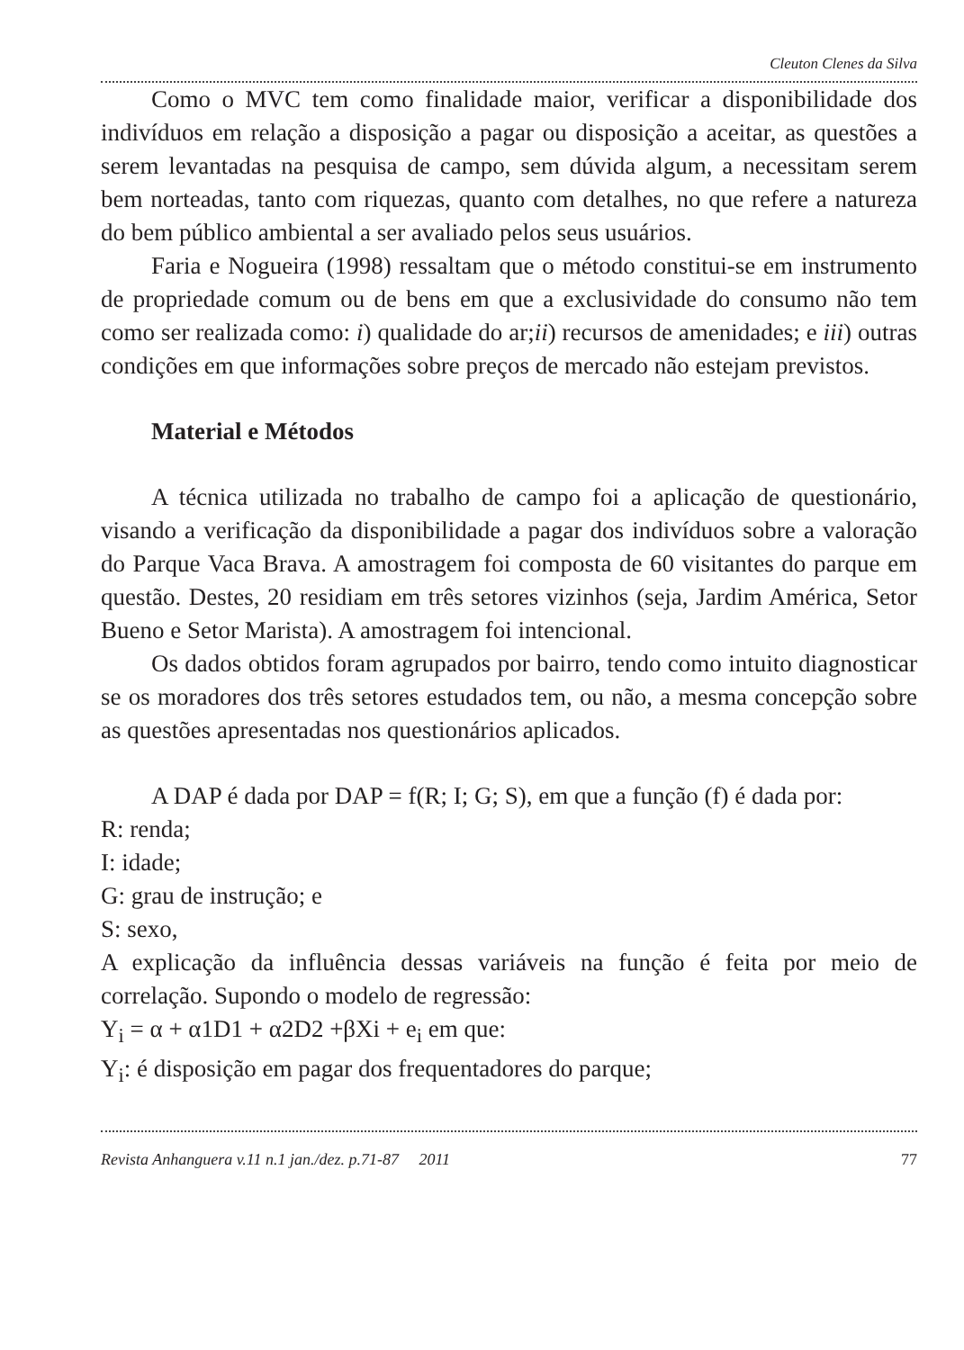Cleuton Clenes da Silva
Como o MVC tem como finalidade maior, verificar a disponibilidade dos indivíduos em relação a disposição a pagar ou disposição a aceitar, as questões a serem levantadas na pesquisa de campo, sem dúvida algum, a necessitam serem bem norteadas, tanto com riquezas, quanto com detalhes, no que refere a natureza do bem público ambiental a ser avaliado pelos seus usuários.
Faria e Nogueira (1998) ressaltam que o método constitui-se em instrumento de propriedade comum ou de bens em que a exclusividade do consumo não tem como ser realizada como: i) qualidade do ar;ii) recursos de amenidades; e iii) outras condições em que informações sobre preços de mercado não estejam previstos.
Material e Métodos
A técnica utilizada no trabalho de campo foi a aplicação de questionário, visando a verificação da disponibilidade a pagar dos indivíduos sobre a valoração do Parque Vaca Brava. A amostragem foi composta de 60 visitantes do parque em questão. Destes, 20 residiam em três setores vizinhos (seja, Jardim América, Setor Bueno e Setor Marista). A amostragem foi intencional.
Os dados obtidos foram agrupados por bairro, tendo como intuito diagnosticar se os moradores dos três setores estudados tem, ou não, a mesma concepção sobre as questões apresentadas nos questionários aplicados.
A DAP é dada por DAP = f(R; I; G; S), em que a função (f) é dada por:
R: renda;
I: idade;
G: grau de instrução; e
S: sexo,
A explicação da influência dessas variáveis na função é feita por meio de correlação. Supondo o modelo de regressão:
Y<sub>i</sub> = α + α1D1 + α2D2 +βXi + e<sub>i</sub> em que:
Y<sub>i</sub>: é disposição em pagar dos frequentadores do parque;
Revista Anhanguera v.11 n.1 jan./dez. p.71-87 2011 77